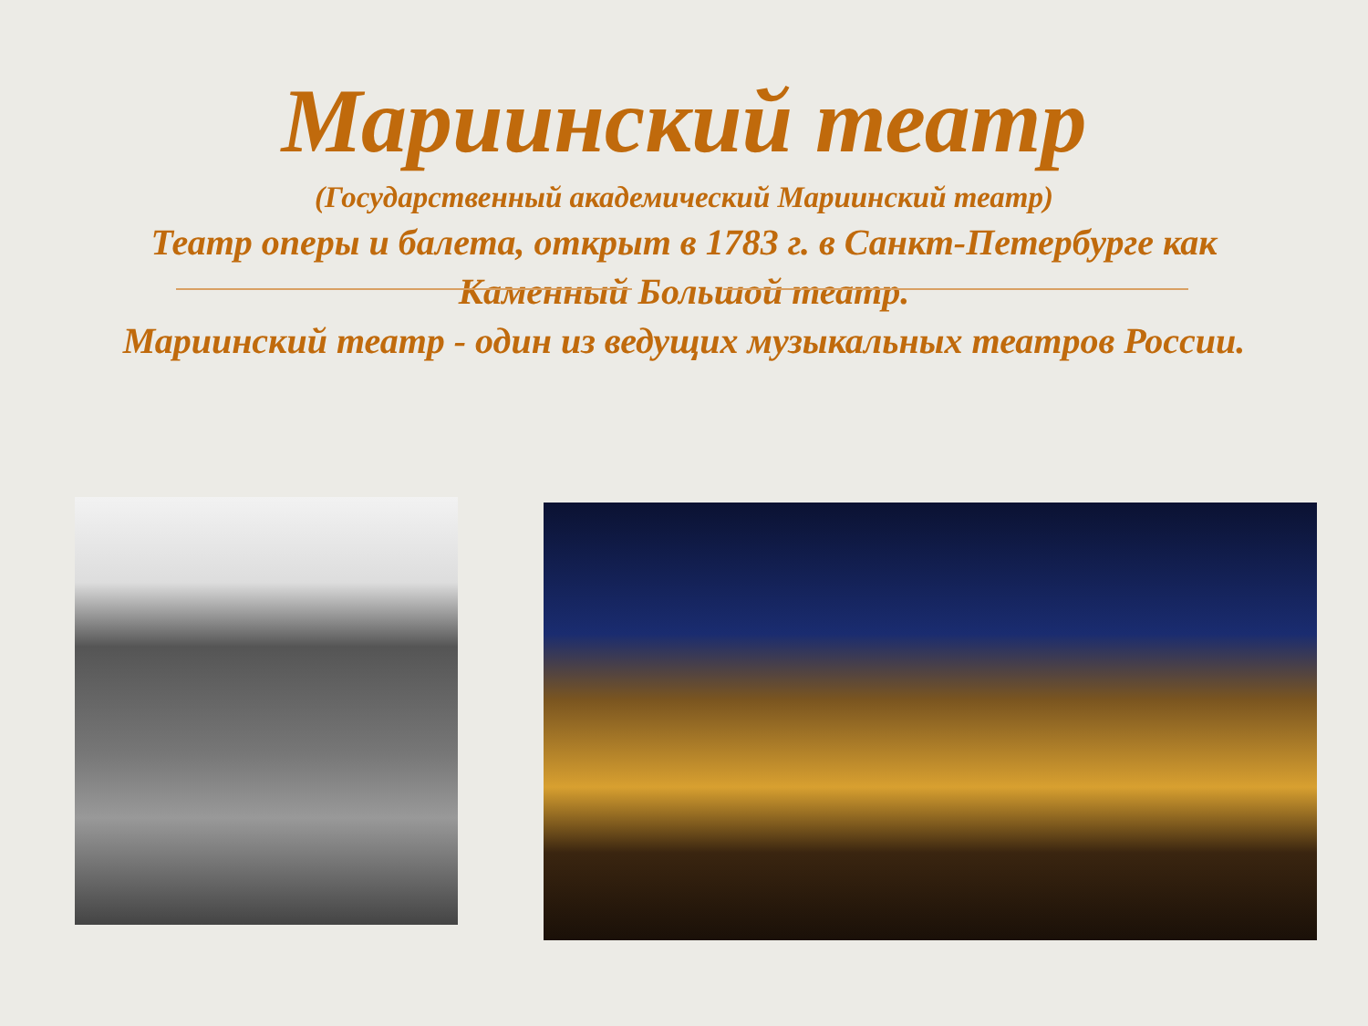Мариинский театр
(Государственный академический Мариинский театр)
Театр оперы и балета, открыт в 1783 г. в Санкт-Петербурге как Каменный Большой театр.
Мариинский театр - один из ведущих музыкальных театров России.